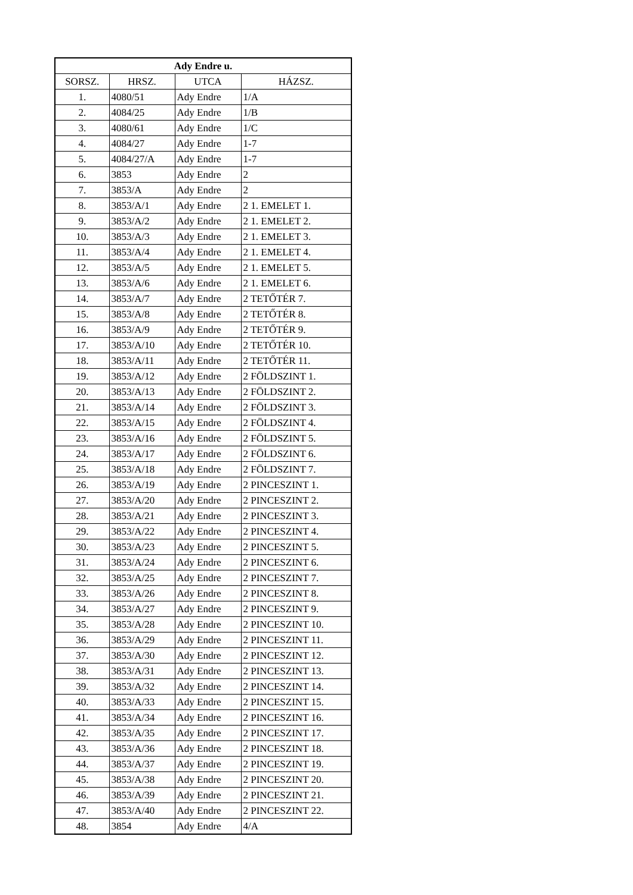| Ady Endre u. | | | |
| --- | --- | --- | --- |
| SORSZ. | HRSZ. | UTCA | HÁZSZ. |
| 1. | 4080/51 | Ady Endre | 1/A |
| 2. | 4084/25 | Ady Endre | 1/B |
| 3. | 4080/61 | Ady Endre | 1/C |
| 4. | 4084/27 | Ady Endre | 1-7 |
| 5. | 4084/27/A | Ady Endre | 1-7 |
| 6. | 3853 | Ady Endre | 2 |
| 7. | 3853/A | Ady Endre | 2 |
| 8. | 3853/A/1 | Ady Endre | 2 1. EMELET 1. |
| 9. | 3853/A/2 | Ady Endre | 2 1. EMELET 2. |
| 10. | 3853/A/3 | Ady Endre | 2 1. EMELET 3. |
| 11. | 3853/A/4 | Ady Endre | 2 1. EMELET 4. |
| 12. | 3853/A/5 | Ady Endre | 2 1. EMELET 5. |
| 13. | 3853/A/6 | Ady Endre | 2 1. EMELET 6. |
| 14. | 3853/A/7 | Ady Endre | 2 TETŐTÉR 7. |
| 15. | 3853/A/8 | Ady Endre | 2 TETŐTÉR 8. |
| 16. | 3853/A/9 | Ady Endre | 2 TETŐTÉR 9. |
| 17. | 3853/A/10 | Ady Endre | 2 TETŐTÉR 10. |
| 18. | 3853/A/11 | Ady Endre | 2 TETŐTÉR 11. |
| 19. | 3853/A/12 | Ady Endre | 2 FÖLDSZINT 1. |
| 20. | 3853/A/13 | Ady Endre | 2 FÖLDSZINT 2. |
| 21. | 3853/A/14 | Ady Endre | 2 FÖLDSZINT 3. |
| 22. | 3853/A/15 | Ady Endre | 2 FÖLDSZINT 4. |
| 23. | 3853/A/16 | Ady Endre | 2 FÖLDSZINT 5. |
| 24. | 3853/A/17 | Ady Endre | 2 FÖLDSZINT 6. |
| 25. | 3853/A/18 | Ady Endre | 2 FÖLDSZINT 7. |
| 26. | 3853/A/19 | Ady Endre | 2 PINCESZINT 1. |
| 27. | 3853/A/20 | Ady Endre | 2 PINCESZINT 2. |
| 28. | 3853/A/21 | Ady Endre | 2 PINCESZINT 3. |
| 29. | 3853/A/22 | Ady Endre | 2 PINCESZINT 4. |
| 30. | 3853/A/23 | Ady Endre | 2 PINCESZINT 5. |
| 31. | 3853/A/24 | Ady Endre | 2 PINCESZINT 6. |
| 32. | 3853/A/25 | Ady Endre | 2 PINCESZINT 7. |
| 33. | 3853/A/26 | Ady Endre | 2 PINCESZINT 8. |
| 34. | 3853/A/27 | Ady Endre | 2 PINCESZINT 9. |
| 35. | 3853/A/28 | Ady Endre | 2 PINCESZINT 10. |
| 36. | 3853/A/29 | Ady Endre | 2 PINCESZINT 11. |
| 37. | 3853/A/30 | Ady Endre | 2 PINCESZINT 12. |
| 38. | 3853/A/31 | Ady Endre | 2 PINCESZINT 13. |
| 39. | 3853/A/32 | Ady Endre | 2 PINCESZINT 14. |
| 40. | 3853/A/33 | Ady Endre | 2 PINCESZINT 15. |
| 41. | 3853/A/34 | Ady Endre | 2 PINCESZINT 16. |
| 42. | 3853/A/35 | Ady Endre | 2 PINCESZINT 17. |
| 43. | 3853/A/36 | Ady Endre | 2 PINCESZINT 18. |
| 44. | 3853/A/37 | Ady Endre | 2 PINCESZINT 19. |
| 45. | 3853/A/38 | Ady Endre | 2 PINCESZINT 20. |
| 46. | 3853/A/39 | Ady Endre | 2 PINCESZINT 21. |
| 47. | 3853/A/40 | Ady Endre | 2 PINCESZINT 22. |
| 48. | 3854 | Ady Endre | 4/A |